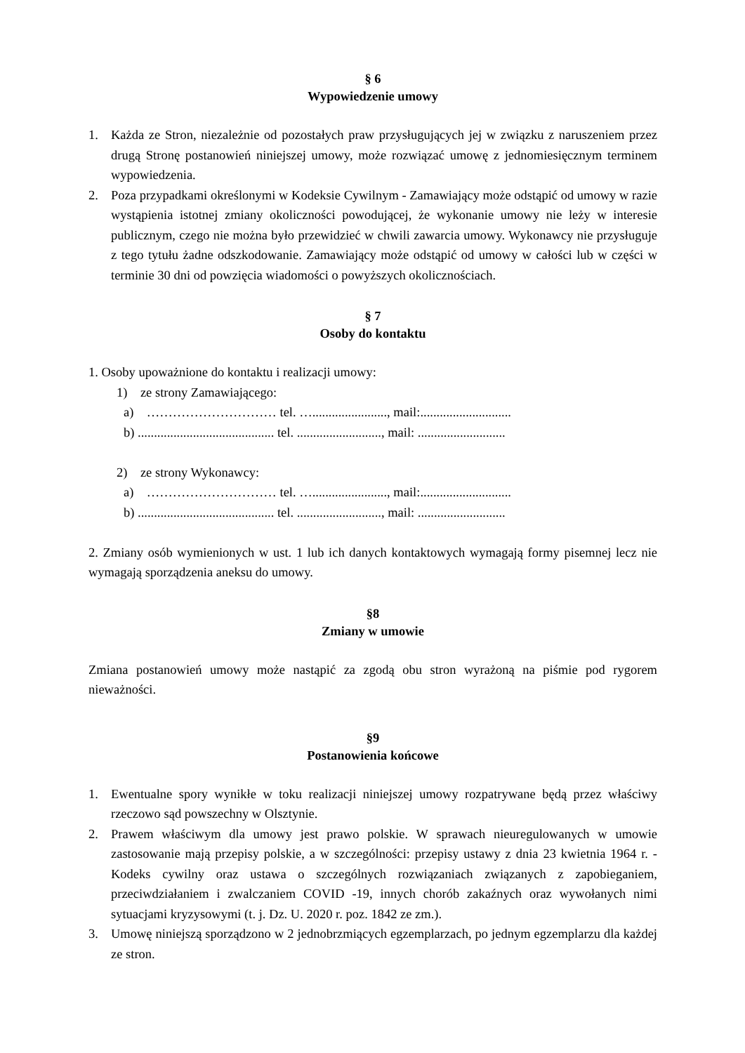§ 6
Wypowiedzenie umowy
1. Każda ze Stron, niezależnie od pozostałych praw przysługujących jej w związku z naruszeniem przez drugą Stronę postanowień niniejszej umowy, może rozwiązać umowę z jednomiesięcznym terminem wypowiedzenia.
2. Poza przypadkami określonymi w Kodeksie Cywilnym - Zamawiający może odstąpić od umowy w razie wystąpienia istotnej zmiany okoliczności powodującej, że wykonanie umowy nie leży w interesie publicznym, czego nie można było przewidzieć w chwili zawarcia umowy. Wykonawcy nie przysługuje z tego tytułu żadne odszkodowanie. Zamawiający może odstąpić od umowy w całości lub w części w terminie 30 dni od powzięcia wiadomości o powyższych okolicznościach.
§ 7
Osoby do kontaktu
1. Osoby upoważnione do kontaktu i realizacji umowy:
1) ze strony Zamawiającego:
a) ………………………… tel. …......................., mail:............................
b) .......................................... tel. .........................., mail: ...........................
2) ze strony Wykonawcy:
a) ………………………… tel. …......................., mail:............................
b) .......................................... tel. .........................., mail: ...........................
2. Zmiany osób wymienionych w ust. 1 lub ich danych kontaktowych wymagają formy pisemnej lecz nie wymagają sporządzenia aneksu do umowy.
§8
Zmiany w umowie
Zmiana postanowień umowy może nastąpić za zgodą obu stron wyrażoną na piśmie pod rygorem nieważności.
§9
Postanowienia końcowe
1. Ewentualne spory wynikłe w toku realizacji niniejszej umowy rozpatrywane będą przez właściwy rzeczowo sąd powszechny w Olsztynie.
2. Prawem właściwym dla umowy jest prawo polskie. W sprawach nieuregulowanych w umowie zastosowanie mają przepisy polskie, a w szczególności: przepisy ustawy z dnia 23 kwietnia 1964 r. - Kodeks cywilny oraz ustawa o szczególnych rozwiązaniach związanych z zapobieganiem, przeciwdziałaniem i zwalczaniem COVID -19, innych chorób zakaźnych oraz wywołanych nimi sytuacjami kryzysowymi (t. j. Dz. U. 2020 r. poz. 1842 ze zm.).
3. Umowę niniejszą sporządzono w 2 jednobrzmiących egzemplarzach, po jednym egzemplarzu dla każdej ze stron.